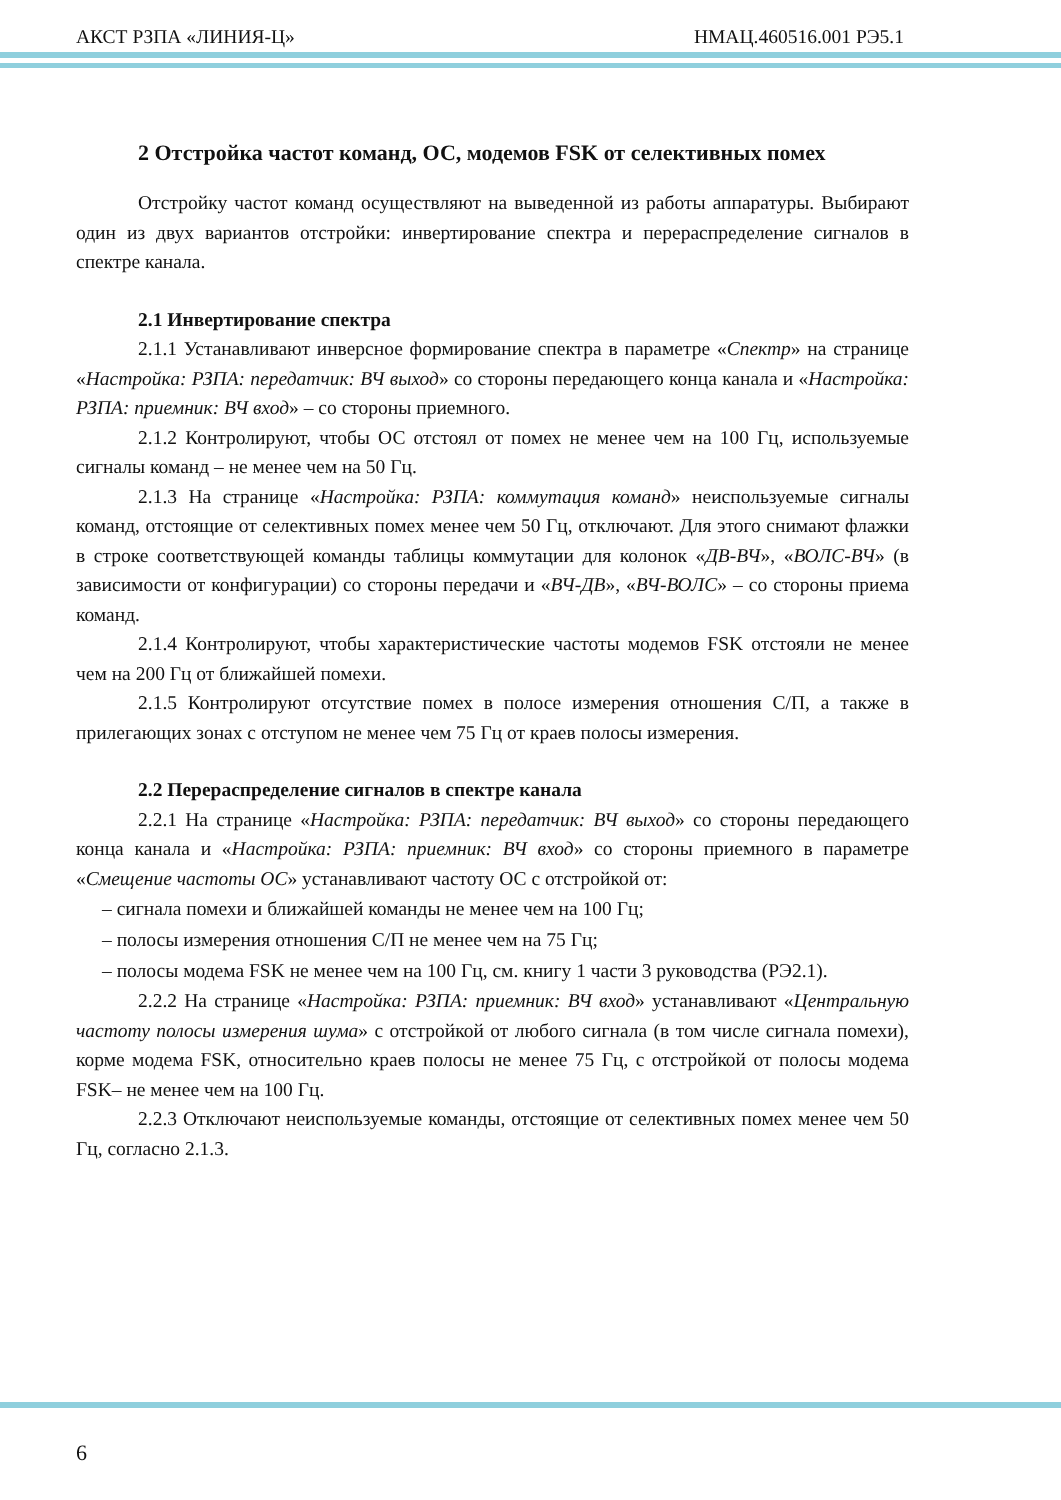АКСТ РЗПА «ЛИНИЯ-Ц» НМАЦ.460516.001 РЭ5.1
2 Отстройка частот команд, ОС, модемов FSK от селективных помех
Отстройку частот команд осуществляют на выведенной из работы аппаратуры. Выбирают один из двух вариантов отстройки: инвертирование спектра и перераспределение сигналов в спектре канала.
2.1 Инвертирование спектра
2.1.1 Устанавливают инверсное формирование спектра в параметре «Спектр» на странице «Настройка: РЗПА: передатчик: ВЧ выход» со стороны передающего конца канала и «Настройка: РЗПА: приемник: ВЧ вход» – со стороны приемного.
2.1.2 Контролируют, чтобы ОС отстоял от помех не менее чем на 100 Гц, используемые сигналы команд – не менее чем на 50 Гц.
2.1.3 На странице «Настройка: РЗПА: коммутация команд» неиспользуемые сигналы команд, отстоящие от селективных помех менее чем 50 Гц, отключают. Для этого снимают флажки в строке соответствующей команды таблицы коммутации для колонок «ДВ-ВЧ», «ВОЛС-ВЧ» (в зависимости от конфигурации) со стороны передачи и «ВЧ-ДВ», «ВЧ-ВОЛС» – со стороны приема команд.
2.1.4 Контролируют, чтобы характеристические частоты модемов FSK отстояли не менее чем на 200 Гц от ближайшей помехи.
2.1.5 Контролируют отсутствие помех в полосе измерения отношения С/П, а также в прилегающих зонах с отступом не менее чем 75 Гц от краев полосы измерения.
2.2 Перераспределение сигналов в спектре канала
2.2.1 На странице «Настройка: РЗПА: передатчик: ВЧ выход» со стороны передающего конца канала и «Настройка: РЗПА: приемник: ВЧ вход» со стороны приемного в параметре «Смещение частоты ОС» устанавливают частоту ОС с отстройкой от:
– сигнала помехи и ближайшей команды не менее чем на 100 Гц;
– полосы измерения отношения С/П не менее чем на 75 Гц;
– полосы модема FSK не менее чем на 100 Гц, см. книгу 1 части 3 руководства (РЭ2.1).
2.2.2 На странице «Настройка: РЗПА: приемник: ВЧ вход» устанавливают «Центральную частоту полосы измерения шума» с отстройкой от любого сигнала (в том числе сигнала помехи), корме модема FSK, относительно краев полосы не менее 75 Гц, с отстройкой от полосы модема FSK– не менее чем на 100 Гц.
2.2.3 Отключают неиспользуемые команды, отстоящие от селективных помех менее чем 50 Гц, согласно 2.1.3.
6